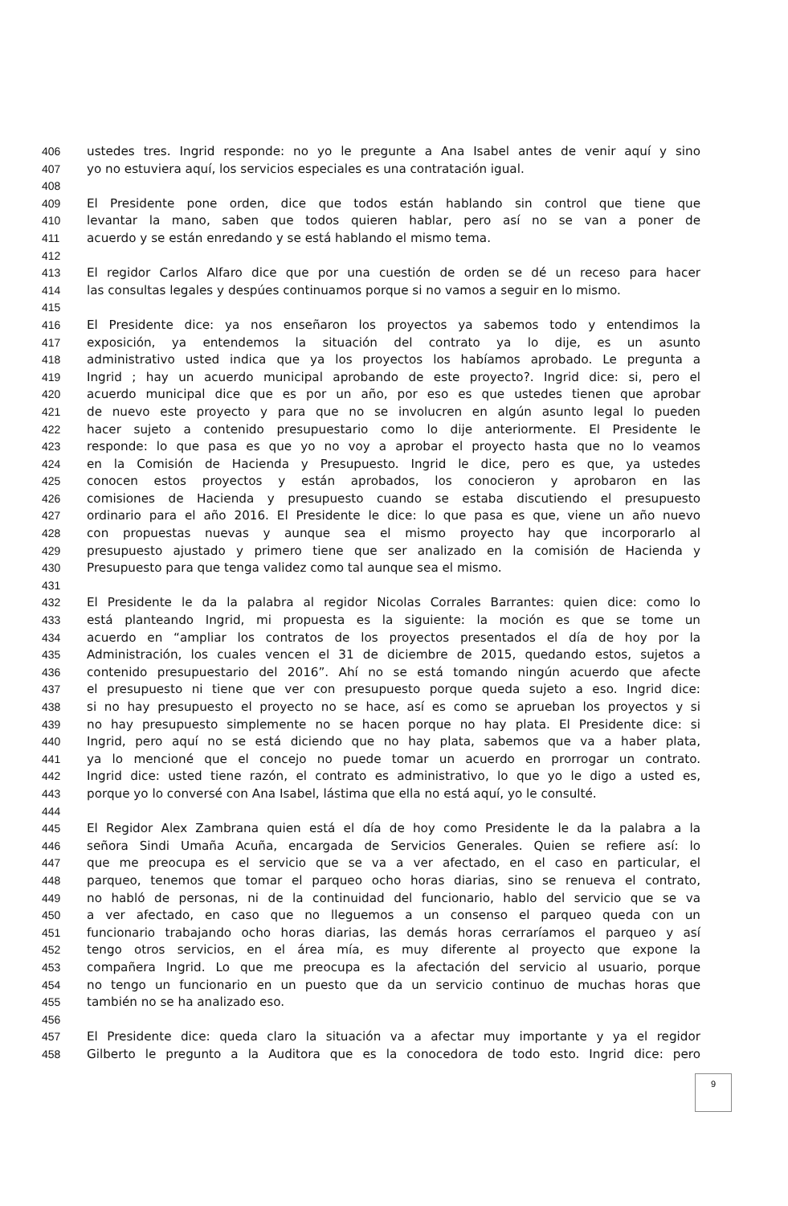406 ustedes tres. Ingrid responde: no yo le pregunte a Ana Isabel antes de venir aquí y sino
407 yo no estuviera aquí, los servicios especiales es una contratación igual.
408
409 El Presidente pone orden, dice que todos están hablando sin control que tiene que
410 levantar la mano, saben que todos quieren hablar, pero así no se van a poner de
411 acuerdo y se están enredando y se está hablando el mismo tema.
412
413 El regidor Carlos Alfaro dice que por una cuestión de orden se dé un receso para hacer
414 las consultas legales y despúes continuamos porque si no vamos a seguir en lo mismo.
415
416 El Presidente dice: ya nos enseñaron los proyectos ya sabemos todo y entendimos la
417 exposición, ya entendemos la situación del contrato ya lo dije, es un asunto
418 administrativo usted indica que ya los proyectos los habíamos aprobado. Le pregunta a
419 Ingrid ; hay un acuerdo municipal aprobando de este proyecto?. Ingrid dice: si, pero el
420 acuerdo municipal dice que es por un año, por eso es que ustedes tienen que aprobar
421 de nuevo este proyecto y para que no se involucren en algún asunto legal lo pueden
422 hacer sujeto a contenido presupuestario como lo dije anteriormente. El Presidente le
423 responde: lo que pasa es que yo no voy a aprobar el proyecto hasta que no lo veamos
424 en la Comisión de Hacienda y Presupuesto. Ingrid le dice, pero es que, ya ustedes
425 conocen estos proyectos y están aprobados, los conocieron y aprobaron en las
426 comisiones de Hacienda y presupuesto cuando se estaba discutiendo el presupuesto
427 ordinario para el año 2016. El Presidente le dice: lo que pasa es que, viene un año nuevo
428 con propuestas nuevas y aunque sea el mismo proyecto hay que incorporarlo al
429 presupuesto ajustado y primero tiene que ser analizado en la comisión de Hacienda y
430 Presupuesto para que tenga validez como tal aunque sea el mismo.
431
432 El Presidente le da la palabra al regidor Nicolas Corrales Barrantes: quien dice: como lo
433 está planteando Ingrid, mi propuesta es la siguiente: la moción es que se tome un
434 acuerdo en “ampliar los contratos de los proyectos presentados el día de hoy por la
435 Administración, los cuales vencen el 31 de diciembre de 2015, quedando estos, sujetos a
436 contenido presupuestario del 2016”. Ahí no se está tomando ningún acuerdo que afecte
437 el presupuesto ni tiene que ver con presupuesto porque queda sujeto a eso. Ingrid dice:
438 si no hay presupuesto el proyecto no se hace, así es como se aprueban los proyectos y si
439 no hay presupuesto simplemente no se hacen porque no hay plata. El Presidente dice: si
440 Ingrid, pero aquí no se está diciendo que no hay plata, sabemos que va a haber plata,
441 ya lo mencioné que el concejo no puede tomar un acuerdo en prorrogar un contrato.
442 Ingrid dice: usted tiene razón, el contrato es administrativo, lo que yo le digo a usted es,
443 porque yo lo conversé con Ana Isabel, lástima que ella no está aquí, yo le consulté.
444
445 El Regidor Alex Zambrana quien está el día de hoy como Presidente le da la palabra a la
446 señora Sindi Umaña Acuña, encargada de Servicios Generales. Quien se refiere así: lo
447 que me preocupa es el servicio que se va a ver afectado, en el caso en particular, el
448 parqueo, tenemos que tomar el parqueo ocho horas diarias, sino se renueva el contrato,
449 no habló de personas, ni de la continuidad del funcionario, hablo del servicio que se va
450 a ver afectado, en caso que no lleguemos a un consenso el parqueo queda con un
451 funcionario trabajando ocho horas diarias, las demás horas cerraríamos el parqueo y así
452 tengo otros servicios, en el área mía, es muy diferente al proyecto que expone la
453 compañera Ingrid. Lo que me preocupa es la afectación del servicio al usuario, porque
454 no tengo un funcionario en un puesto que da un servicio continuo de muchas horas que
455 también no se ha analizado eso.
456
457 El Presidente dice: queda claro la situación va a afectar muy importante y ya el regidor
458 Gilberto le pregunto a la Auditora que es la conocedora de todo esto. Ingrid dice: pero
9